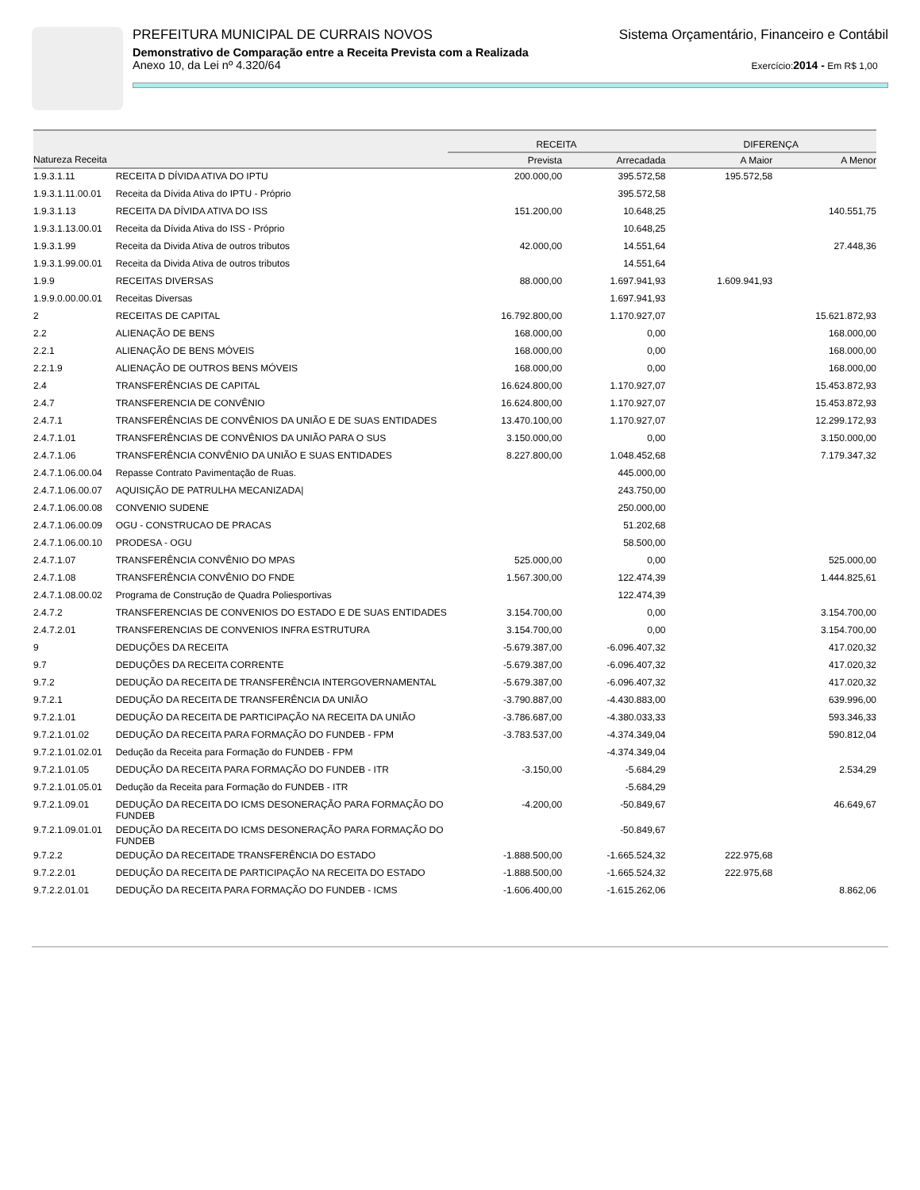PREFEITURA MUNICIPAL DE CURRAIS NOVOS Sistema Orçamentário, Financeiro e Contábil
Demonstrativo de Comparação entre a Receita Prevista com a Realizada
Anexo 10, da Lei nº 4.320/64 Exercício:2014 - Em R$ 1,00
| | | RECEITA | | DIFERENÇA | |
| --- | --- | --- | --- | --- | --- |
| Natureza Receita | | Prevista | Arrecadada | A Maior | A Menor |
| 1.9.3.1.11 | RECEITA D DÍVIDA ATIVA DO IPTU | 200.000,00 | 395.572,58 | 195.572,58 | |
| 1.9.3.1.11.00.01 | Receita da Dívida Ativa do IPTU - Próprio | | 395.572,58 | | |
| 1.9.3.1.13 | RECEITA DA DÍVIDA ATIVA DO ISS | 151.200,00 | 10.648,25 | | 140.551,75 |
| 1.9.3.1.13.00.01 | Receita da Dívida Ativa do ISS - Próprio | | 10.648,25 | | |
| 1.9.3.1.99 | Receita da Divida Ativa de outros tributos | 42.000,00 | 14.551,64 | | 27.448,36 |
| 1.9.3.1.99.00.01 | Receita da Divida Ativa de outros tributos | | 14.551,64 | | |
| 1.9.9 | RECEITAS DIVERSAS | 88.000,00 | 1.697.941,93 | 1.609.941,93 | |
| 1.9.9.0.00.00.01 | Receitas Diversas | | 1.697.941,93 | | |
| 2 | RECEITAS DE CAPITAL | 16.792.800,00 | 1.170.927,07 | | 15.621.872,93 |
| 2.2 | ALIENAÇÃO DE BENS | 168.000,00 | 0,00 | | 168.000,00 |
| 2.2.1 | ALIENAÇÃO DE BENS MÓVEIS | 168.000,00 | 0,00 | | 168.000,00 |
| 2.2.1.9 | ALIENAÇÃO DE OUTROS BENS MÓVEIS | 168.000,00 | 0,00 | | 168.000,00 |
| 2.4 | TRANSFERÊNCIAS DE CAPITAL | 16.624.800,00 | 1.170.927,07 | | 15.453.872,93 |
| 2.4.7 | TRANSFERENCIA DE CONVÊNIO | 16.624.800,00 | 1.170.927,07 | | 15.453.872,93 |
| 2.4.7.1 | TRANSFERÊNCIAS DE CONVÊNIOS DA UNIÃO E DE SUAS ENTIDADES | 13.470.100,00 | 1.170.927,07 | | 12.299.172,93 |
| 2.4.7.1.01 | TRANSFERÊNCIAS DE CONVÊNIOS DA UNIÃO PARA O SUS | 3.150.000,00 | 0,00 | | 3.150.000,00 |
| 2.4.7.1.06 | TRANSFERÊNCIA CONVÊNIO DA UNIÃO E SUAS ENTIDADES | 8.227.800,00 | 1.048.452,68 | | 7.179.347,32 |
| 2.4.7.1.06.00.04 | Repasse Contrato Pavimentação de Ruas. | | 445.000,00 | | |
| 2.4.7.1.06.00.07 | AQUISIÇÃO DE PATRULHA MECANIZADA/ | | 243.750,00 | | |
| 2.4.7.1.06.00.08 | CONVENIO SUDENE | | 250.000,00 | | |
| 2.4.7.1.06.00.09 | OGU - CONSTRUCAO DE PRACAS | | 51.202,68 | | |
| 2.4.7.1.06.00.10 | PRODESA - OGU | | 58.500,00 | | |
| 2.4.7.1.07 | TRANSFERÊNCIA CONVÊNIO DO MPAS | 525.000,00 | 0,00 | | 525.000,00 |
| 2.4.7.1.08 | TRANSFERÊNCIA CONVÊNIO DO FNDE | 1.567.300,00 | 122.474,39 | | 1.444.825,61 |
| 2.4.7.1.08.00.02 | Programa de Construção de Quadra Poliesportivas | | 122.474,39 | | |
| 2.4.7.2 | TRANSFERENCIAS DE CONVENIOS DO ESTADO E DE SUAS ENTIDADES | 3.154.700,00 | 0,00 | | 3.154.700,00 |
| 2.4.7.2.01 | TRANSFERENCIAS DE CONVENIOS INFRA ESTRUTURA | 3.154.700,00 | 0,00 | | 3.154.700,00 |
| 9 | DEDUÇÕES DA RECEITA | -5.679.387,00 | -6.096.407,32 | | 417.020,32 |
| 9.7 | DEDUÇÕES DA RECEITA CORRENTE | -5.679.387,00 | -6.096.407,32 | | 417.020,32 |
| 9.7.2 | DEDUÇÃO DA RECEITA DE TRANSFERÊNCIA INTERGOVERNAMENTAL | -5.679.387,00 | -6.096.407,32 | | 417.020,32 |
| 9.7.2.1 | DEDUÇÃO DA RECEITA DE TRANSFERÊNCIA DA UNIÃO | -3.790.887,00 | -4.430.883,00 | | 639.996,00 |
| 9.7.2.1.01 | DEDUÇÃO DA RECEITA DE PARTICIPAÇÃO NA RECEITA DA UNIÃO | -3.786.687,00 | -4.380.033,33 | | 593.346,33 |
| 9.7.2.1.01.02 | DEDUÇÃO DA RECEITA PARA FORMAÇÃO DO FUNDEB - FPM | -3.783.537,00 | -4.374.349,04 | | 590.812,04 |
| 9.7.2.1.01.02.01 | Dedução da Receita para Formação do FUNDEB - FPM | | -4.374.349,04 | | |
| 9.7.2.1.01.05 | DEDUÇÃO DA RECEITA PARA FORMAÇÃO DO FUNDEB - ITR | -3.150,00 | -5.684,29 | | 2.534,29 |
| 9.7.2.1.01.05.01 | Dedução da Receita para Formação do FUNDEB - ITR | | -5.684,29 | | |
| 9.7.2.1.09.01 | DEDUÇÃO DA RECEITA DO ICMS DESONERAÇÃO PARA FORMAÇÃO DO FUNDEB | -4.200,00 | -50.849,67 | | 46.649,67 |
| 9.7.2.1.09.01.01 | DEDUÇÃO DA RECEITA DO ICMS DESONERAÇÃO PARA FORMAÇÃO DO FUNDEB | | -50.849,67 | | |
| 9.7.2.2 | DEDUÇÃO DA RECEITADE TRANSFERÊNCIA DO ESTADO | -1.888.500,00 | -1.665.524,32 | 222.975,68 | |
| 9.7.2.2.01 | DEDUÇÃO DA RECEITA DE PARTICIPAÇÃO NA RECEITA DO ESTADO | -1.888.500,00 | -1.665.524,32 | 222.975,68 | |
| 9.7.2.2.01.01 | DEDUÇÃO DA RECEITA PARA FORMAÇÃO DO FUNDEB - ICMS | -1.606.400,00 | -1.615.262,06 | | 8.862,06 |